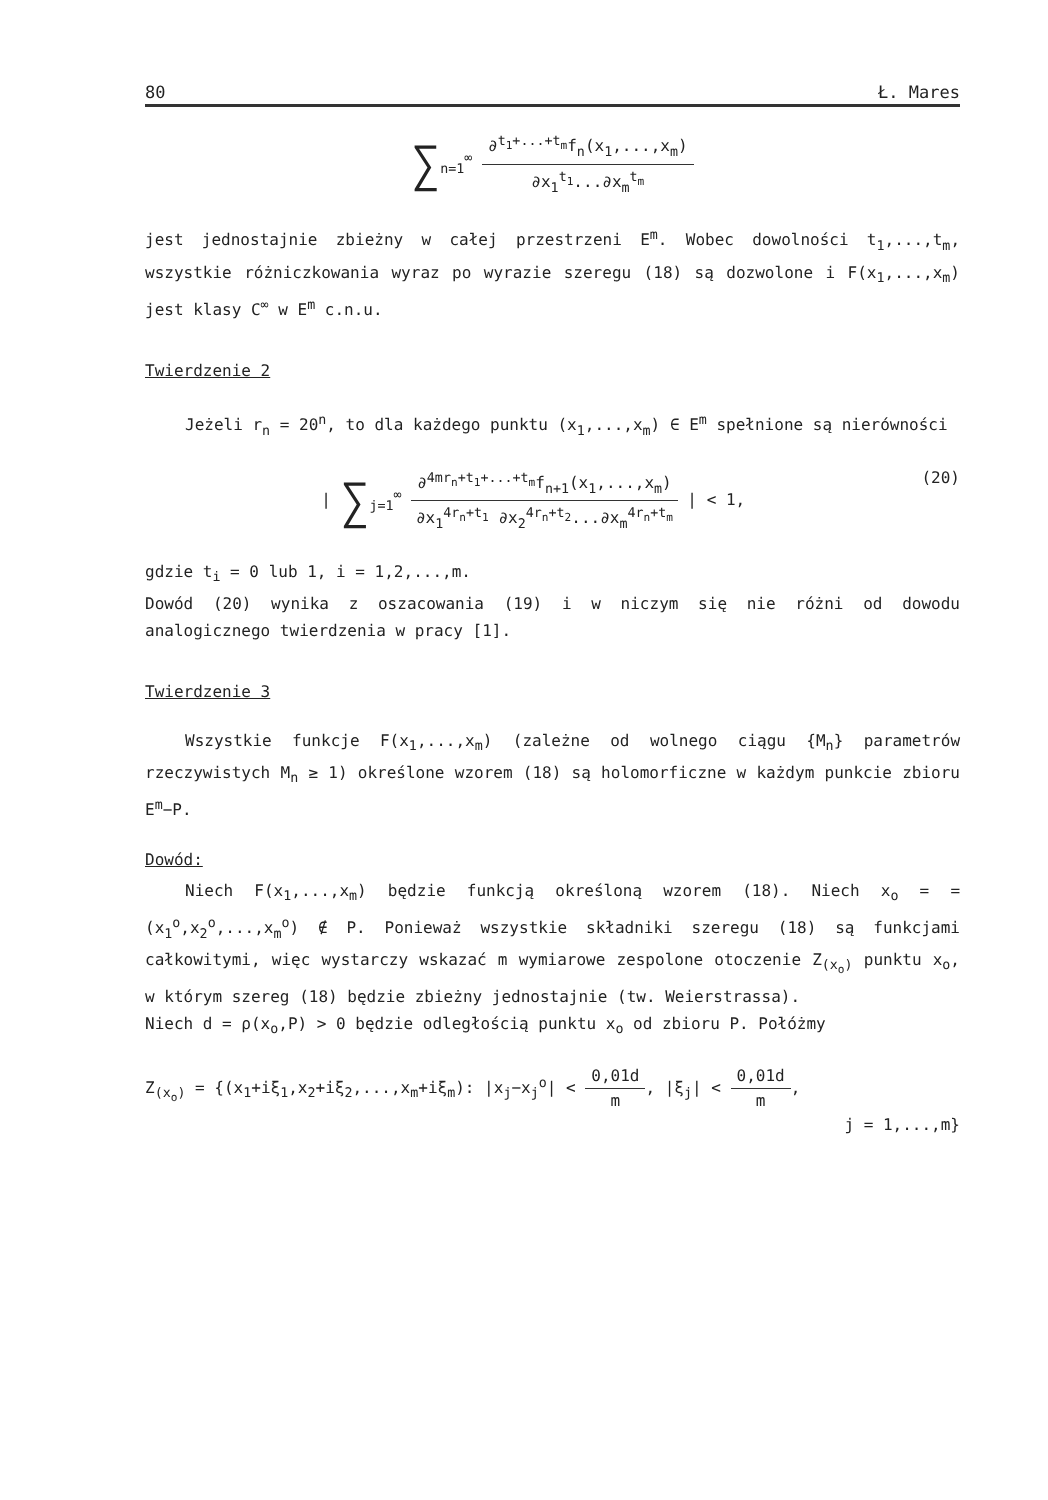80 Ł. Mares
∑<sub>n=1</sub><sup>∞</sup>
∂<sup>t<sub>1</sub>+...+t<sub>m</sub></sup>f<sub>n</sub>(x<sub>1</sub>,...,x<sub>m</sub>)
∂x<sub>1</sub><sup>t<sub>1</sub></sup>...∂x<sub>m</sub><sup>t<sub>m</sub></sup>
jest jednostajnie zbieżny w całej przestrzeni E<sup>m</sup>. Wobec dowolności t<sub>1</sub>,...,t<sub>m</sub>, wszystkie różniczkowania wyraz po wyrazie szeregu (18) są dozwolone i F(x<sub>1</sub>,...,x<sub>m</sub>) jest klasy C<sup>∞</sup> w E<sup>m</sup> c.n.u.
Twierdzenie 2
Jeżeli r<sub>n</sub> = 20<sup>n</sup>, to dla każdego punktu (x<sub>1</sub>,...,x<sub>m</sub>) ∈ E<sup>m</sup> spełnione są nierówności
(20) | ∑<sub>j=1</sub><sup>∞</sup>
∂<sup>4mr<sub>n</sub>+t<sub>1</sub>+...+t<sub>m</sub></sup>f<sub>n+1</sub>(x<sub>1</sub>,...,x<sub>m</sub>)
∂x<sub>1</sub><sup>4r<sub>n</sub>+t<sub>1</sub></sup> ∂x<sub>2</sub><sup>4r<sub>n</sub>+t<sub>2</sub></sup>...∂x<sub>m</sub><sup>4r<sub>n</sub>+t<sub>m</sub></sup>
| < 1,
gdzie t<sub>i</sub> = 0 lub 1, i = 1,2,...,m.
Dowód (20) wynika z oszacowania (19) i w niczym się nie różni od dowodu analogicznego twierdzenia w pracy [1].
Twierdzenie 3
Wszystkie funkcje F(x<sub>1</sub>,...,x<sub>m</sub>) (zależne od wolnego ciągu {M<sub>n</sub>} parametrów rzeczywistych M<sub>n</sub> ≥ 1) określone wzorem (18) są holomorficzne w każdym punkcie zbioru E<sup>m</sup>−P.
Dowód:
Niech F(x<sub>1</sub>,...,x<sub>m</sub>) będzie funkcją określoną wzorem (18). Niech x<sub>o</sub> = = (x<sub>1</sub><sup>o</sup>,x<sub>2</sub><sup>o</sup>,...,x<sub>m</sub><sup>o</sup>) ∉ P. Ponieważ wszystkie składniki szeregu (18) są funkcjami całkowitymi, więc wystarczy wskazać m wymiarowe zespolone otoczenie Z<sub>(x<sub>o</sub>)</sub> punktu x<sub>o</sub>, w którym szereg (18) będzie zbieżny jednostajnie (tw. Weierstrassa).
Niech d = ρ(x<sub>o</sub>,P) > 0 będzie odległością punktu x<sub>o</sub> od zbioru P. Połóżmy
Z<sub>(x<sub>o</sub>)</sub> = {(x<sub>1</sub>+iξ<sub>1</sub>,x<sub>2</sub>+iξ<sub>2</sub>,...,x<sub>m</sub>+iξ<sub>m</sub>): |x<sub>j</sub>−x<sub>j</sub><sup>o</sup>| <
0,01d
m
, |ξ<sub>j</sub>| <
0,01d
m
,
j = 1,...,m}